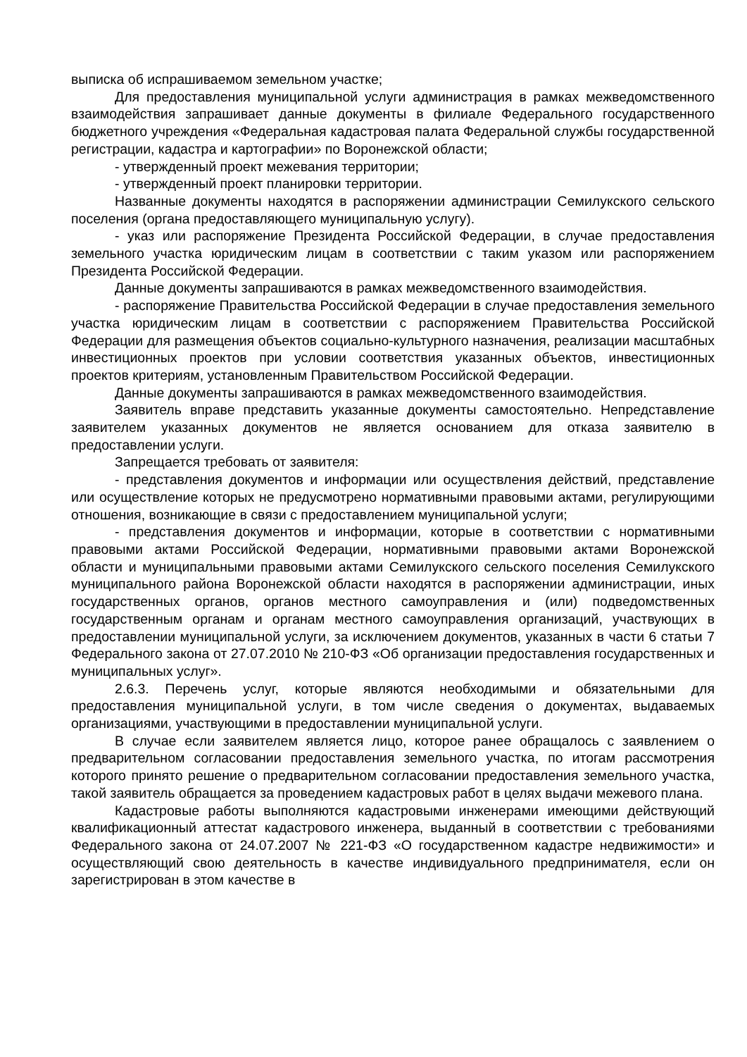выписка об испрашиваемом земельном участке;
Для предоставления муниципальной услуги администрация в рамках межведомственного взаимодействия запрашивает данные документы в филиале Федерального государственного бюджетного учреждения «Федеральная кадастровая палата Федеральной службы государственной регистрации, кадастра и картографии» по Воронежской области;
- утвержденный проект межевания территории;
- утвержденный проект планировки территории.
Названные документы находятся в распоряжении администрации Семилукского сельского поселения (органа предоставляющего муниципальную услугу).
- указ или распоряжение Президента Российской Федерации, в случае предоставления земельного участка юридическим лицам в соответствии с таким указом или распоряжением Президента Российской Федерации.
Данные документы запрашиваются в рамках межведомственного взаимодействия.
- распоряжение Правительства Российской Федерации в случае предоставления земельного участка юридическим лицам в соответствии с распоряжением Правительства Российской Федерации для размещения объектов социально-культурного назначения, реализации масштабных инвестиционных проектов при условии соответствия указанных объектов, инвестиционных проектов критериям, установленным Правительством Российской Федерации.
Данные документы запрашиваются в рамках межведомственного взаимодействия.
Заявитель вправе представить указанные документы самостоятельно. Непредставление заявителем указанных документов не является основанием для отказа заявителю в предоставлении услуги.
Запрещается требовать от заявителя:
- представления документов и информации или осуществления действий, представление или осуществление которых не предусмотрено нормативными правовыми актами, регулирующими отношения, возникающие в связи с предоставлением муниципальной услуги;
- представления документов и информации, которые в соответствии с нормативными правовыми актами Российской Федерации, нормативными правовыми актами Воронежской области и муниципальными правовыми актами Семилукского сельского поселения Семилукского муниципального района Воронежской области находятся в распоряжении администрации, иных государственных органов, органов местного самоуправления и (или) подведомственных государственным органам и органам местного самоуправления организаций, участвующих в предоставлении муниципальной услуги, за исключением документов, указанных в части 6 статьи 7 Федерального закона от 27.07.2010 № 210-ФЗ «Об организации предоставления государственных и муниципальных услуг».
2.6.3. Перечень услуг, которые являются необходимыми и обязательными для предоставления муниципальной услуги, в том числе сведения о документах, выдаваемых организациями, участвующими в предоставлении муниципальной услуги.
В случае если заявителем является лицо, которое ранее обращалось с заявлением о предварительном согласовании предоставления земельного участка, по итогам рассмотрения которого принято решение о предварительном согласовании предоставления земельного участка, такой заявитель обращается за проведением кадастровых работ в целях выдачи межевого плана.
Кадастровые работы выполняются кадастровыми инженерами имеющими действующий квалификационный аттестат кадастрового инженера, выданный в соответствии с требованиями Федерального закона от 24.07.2007 № 221-ФЗ «О государственном кадастре недвижимости» и осуществляющий свою деятельность в качестве индивидуального предпринимателя, если он зарегистрирован в этом качестве в